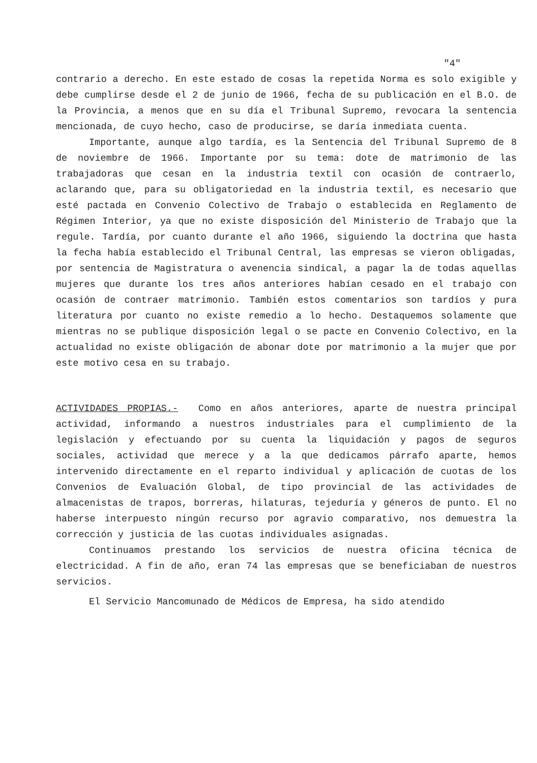"4"
contrario a derecho. En este estado de cosas la repetida Norma es solo exigible y debe cumplirse desde el 2 de junio de 1966, fecha de su publicación en el B.O. de la Provincia, a menos que en su día el Tribunal Supremo, revocara la sentencia mencionada, de cuyo hecho, caso de producirse, se daría inmediata cuenta.
Importante, aunque algo tardía, es la Sentencia del Tribunal Supremo de 8 de noviembre de 1966. Importante por su tema: dote de matrimonio de las trabajadoras que cesan en la industria textil con ocasión de contraerlo, aclarando que, para su obligatoriedad en la industria textil, es necesario que esté pactada en Convenio Colectivo de Trabajo o establecida en Reglamento de Régimen Interior, ya que no existe disposición del Ministerio de Trabajo que la regule. Tardía, por cuanto durante el año 1966, siguiendo la doctrina que hasta la fecha había establecido el Tribunal Central, las empresas se vieron obligadas, por sentencia de Magistratura o avenencia sindical, a pagar la de todas aquellas mujeres que durante los tres años anteriores habían cesado en el trabajo con ocasión de contraer matrimonio. También estos comentarios son tardíos y pura literatura por cuanto no existe remedio a lo hecho. Destaquemos solamente que mientras no se publique disposición legal o se pacte en Convenio Colectivo, en la actualidad no existe obligación de abonar dote por matrimonio a la mujer que por este motivo cesa en su trabajo.
ACTIVIDADES PROPIAS.- Como en años anteriores, aparte de nuestra principal actividad, informando a nuestros industriales para el cumplimiento de la legislación y efectuando por su cuenta la liquidación y pagos de seguros sociales, actividad que merece y a la que dedicamos párrafo aparte, hemos intervenido directamente en el reparto individual y aplicación de cuotas de los Convenios de Evaluación Global, de tipo provincial de las actividades de almacenistas de trapos, borreras, hilaturas, tejeduría y géneros de punto. El no haberse interpuesto ningún recurso por agravio comparativo, nos demuestra la corrección y justicia de las cuotas individuales asignadas.
Continuamos prestando los servicios de nuestra oficina técnica de electricidad. A fin de año, eran 74 las empresas que se beneficiaban de nuestros servicios.
El Servicio Mancomunado de Médicos de Empresa, ha sido atendido